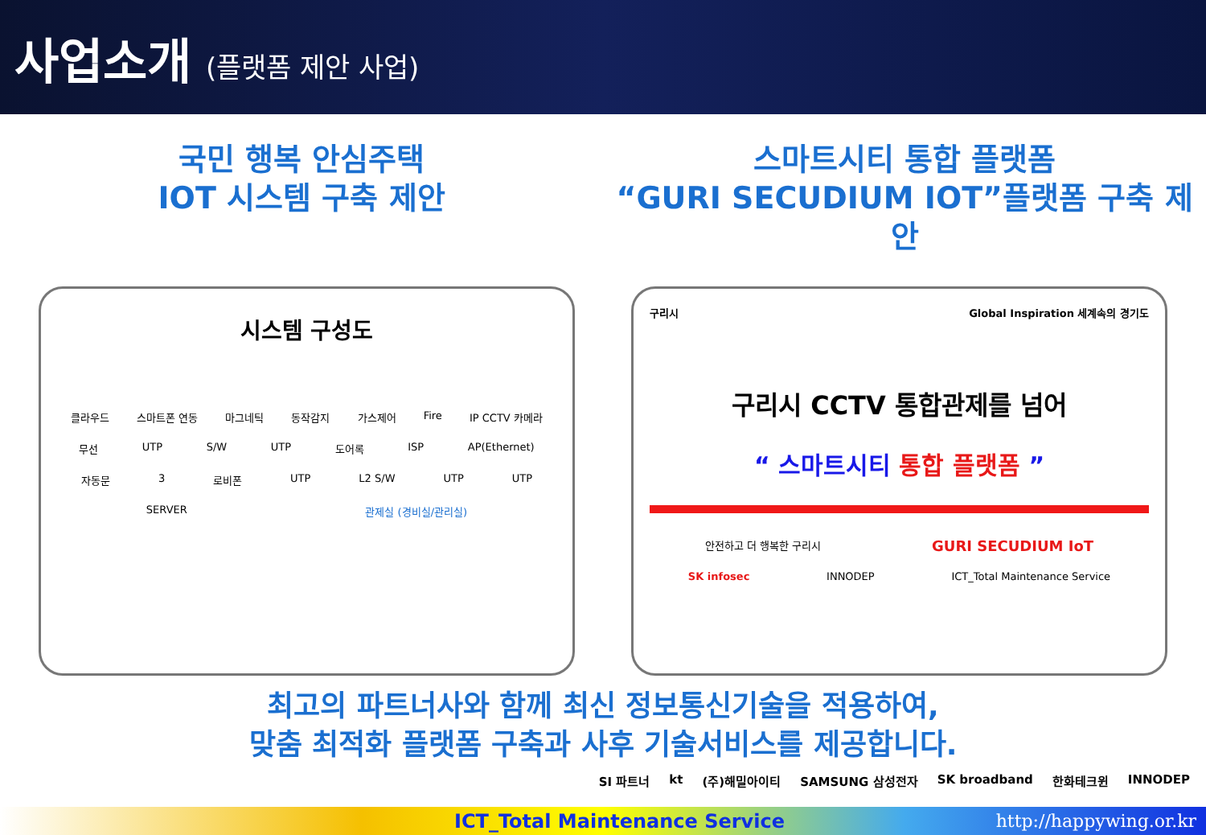사업소개 (플랫폼 제안 사업)
국민 행복 안심주택
IOT 시스템 구축 제안
스마트시티 통합 플랫폼
“GURI SECUDIUM IOT”플랫폼 구축 제안
시스템 구성도
클라우드 스마트폰 연동 마그네틱 동작감지 가스제어 Fire IP CCTV 카메라
무선 UTP S/W UTP 도어록 ISP AP(Ethernet)
자동문 3 로비폰 UTP L2 S/W UTP UTP
SERVER 관제실 (경비실/관리실)
구리시 Global Inspiration 세계속의 경기도
구리시 CCTV 통합관제를 넘어
“ 스마트시티 통합 플랫폼 ”
안전하고 더 행복한 구리시 GURI SECUDIUM IoT
SK infosec INNODEP ICT_Total Maintenance Service
최고의 파트너사와 함께 최신 정보통신기술을 적용하여,
맞춤 최적화 플랫폼 구축과 사후 기술서비스를 제공합니다.
SI 파트너 kt (주)해밀아이티 SAMSUNG 삼성전자 SK broadband 한화테크윈 INNODEP
ICT_Total Maintenance Service http://happywing.or.kr